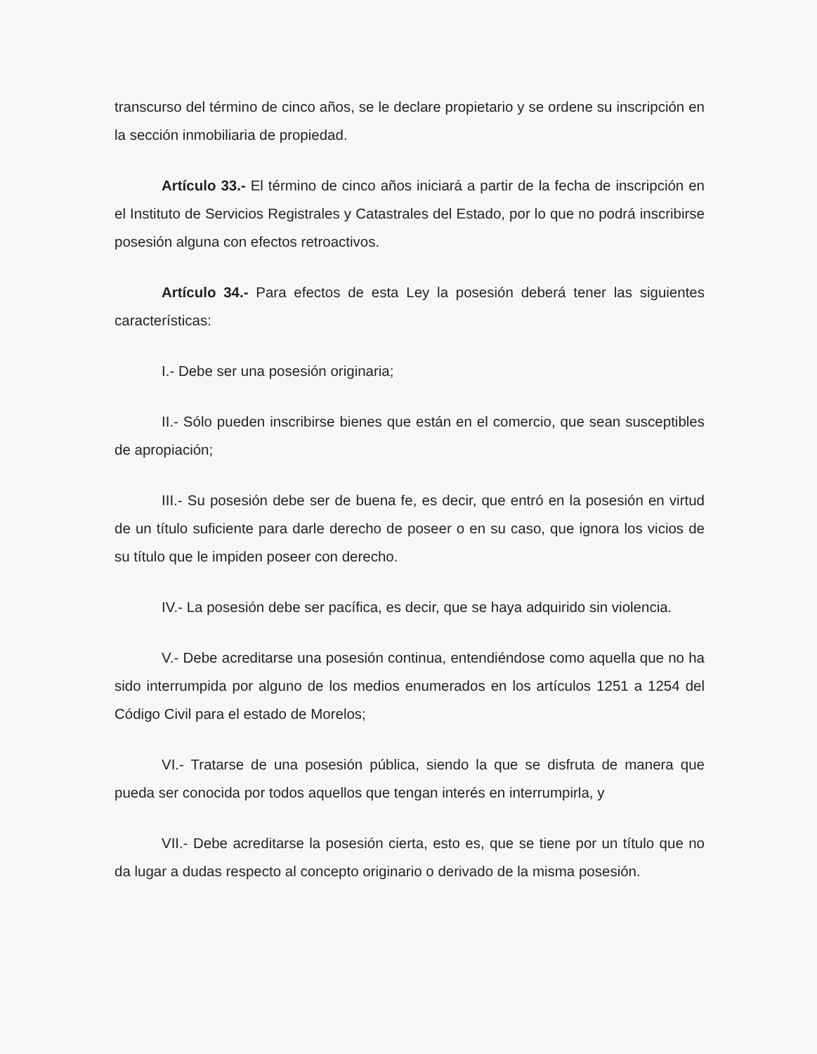transcurso del término de cinco años, se le declare propietario y se ordene su inscripción en la sección inmobiliaria de propiedad.
Artículo 33.- El término de cinco años iniciará a partir de la fecha de inscripción en el Instituto de Servicios Registrales y Catastrales del Estado, por lo que no podrá inscribirse posesión alguna con efectos retroactivos.
Artículo 34.- Para efectos de esta Ley la posesión deberá tener las siguientes características:
I.- Debe ser una posesión originaria;
II.- Sólo pueden inscribirse bienes que están en el comercio, que sean susceptibles de apropiación;
III.- Su posesión debe ser de buena fe, es decir, que entró en la posesión en virtud de un título suficiente para darle derecho de poseer o en su caso, que ignora los vicios de su título que le impiden poseer con derecho.
IV.- La posesión debe ser pacífica, es decir, que se haya adquirido sin violencia.
V.- Debe acreditarse una posesión continua, entendiéndose como aquella que no ha sido interrumpida por alguno de los medios enumerados en los artículos 1251 a 1254 del Código Civil para el estado de Morelos;
VI.- Tratarse de una posesión pública, siendo la que se disfruta de manera que pueda ser conocida por todos aquellos que tengan interés en interrumpirla, y
VII.- Debe acreditarse la posesión cierta, esto es, que se tiene por un título que no da lugar a dudas respecto al concepto originario o derivado de la misma posesión.